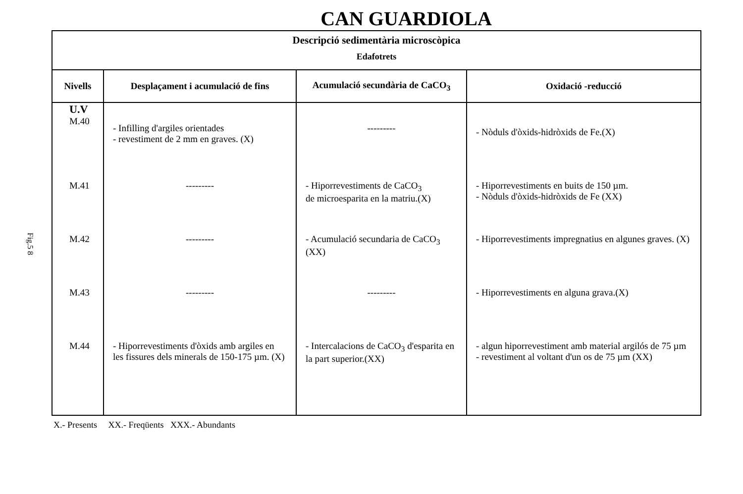CAN GUARDIOLA
Fig.5 8
| Descripció sedimentària microscòpica Edafotrets | | | |
| --- | --- | --- | --- |
| Nivells | Desplaçament i acumulació de fins | Acumulació secundària de CaCO<sub>3</sub> | Oxidació -reducció |
| U.V M.40 | - Infilling d'argiles orientades - revestiment de 2 mm en graves. (X) | --------- | - Nòduls d'òxids-hidròxids de Fe.(X) |
| M.41 | --------- | - Hiporrevestiments de CaCO<sub>3</sub> de microesparita en la matriu.(X) | - Hiporrevestiments en buits de 150 µm. - Nòduls d'òxids-hidròxids de Fe (XX) |
| M.42 | --------- | - Acumulació secundaria de CaCO<sub>3</sub> (XX) | - Hiporrevestiments impregnatius en algunes graves. (X) |
| M.43 | --------- | --------- | - Hiporrevestiments en alguna grava.(X) |
| M.44 | - Hiporrevestiments d'òxids amb argiles en les fissures dels minerals de 150-175 µm. (X) | - Intercalacions de CaCO<sub>3</sub> d'esparita en la part superior.(XX) | - algun hiporrevestiment amb material argilós de 75 µm - revestiment al voltant d'un os de 75 µm (XX) |
X.- Presents XX.- Freqüents XXX.- Abundants